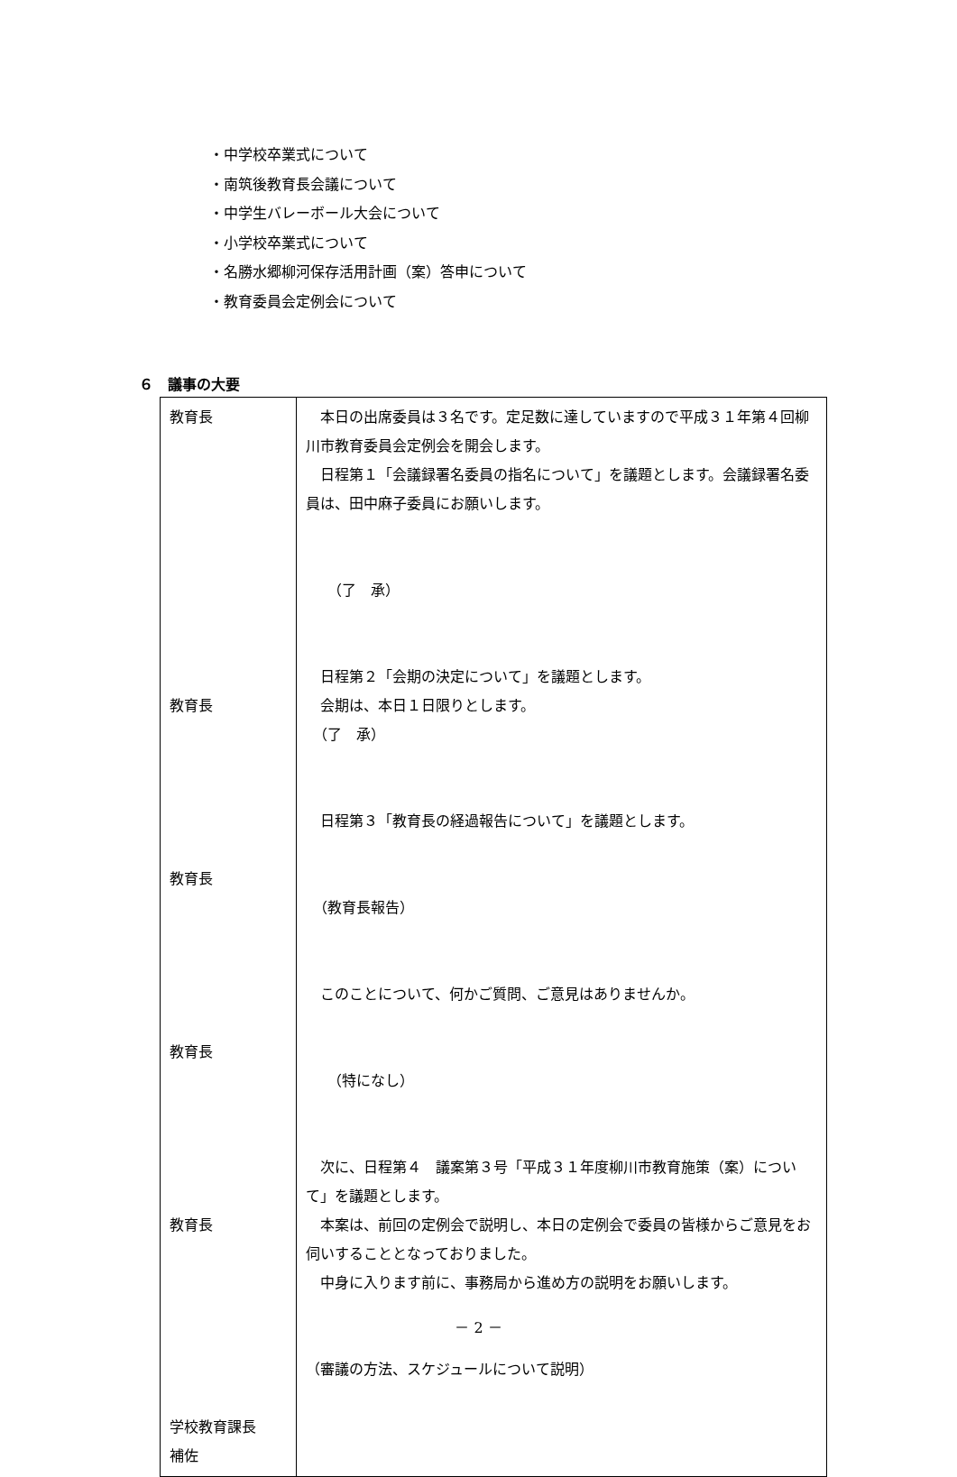・中学校卒業式について
・南筑後教育長会議について
・中学生バレーボール大会について
・小学校卒業式について
・名勝水郷柳河保存活用計画（案）答申について
・教育委員会定例会について
６　議事の大要
| 教育長 教育長 教育長 教育長 教育長 学校教育課長 補佐 | 本日の出席委員は３名です。定足数に達していますので平成３１年第４回柳川市教育委員会定例会を開会します。 日程第１「会議録署名委員の指名について」を議題とします。会議録署名委員は、田中麻子委員にお願いします。 （了 承） 日程第２「会期の決定について」を議題とします。 会期は、本日１日限りとします。 （了 承） 日程第３「教育長の経過報告について」を議題とします。 （教育長報告） このことについて、何かご質問、ご意見はありませんか。 （特になし） 次に、日程第４ 議案第３号「平成３１年度柳川市教育施策（案）について」を議題とします。 本案は、前回の定例会で説明し、本日の定例会で委員の皆様からご意見をお伺いすることとなっておりました。 中身に入ります前に、事務局から進め方の説明をお願いします。 （審議の方法、スケジュールについて説明） |
－ 2 －